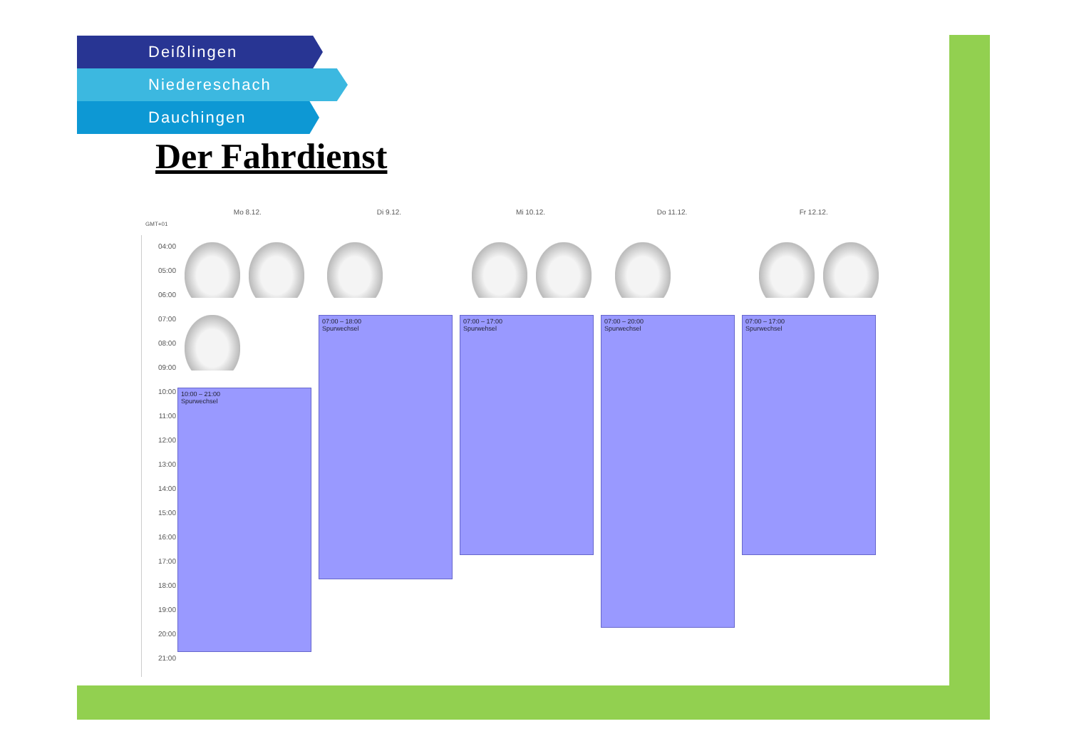Deißlingen
Niedereschach
Dauchingen
Der Fahrdienst
Mo 8.12. Di 9.12. Mi 10.12. Do 11.12. Fr 12.12.
GMT+01
04:00
05:00
06:00
07:00
08:00
09:00
10:00
11:00
12:00
13:00
14:00
15:00
16:00
17:00
18:00
19:00
20:00
21:00
10:00 – 21:00
Spurwechsel
07:00 – 18:00
Spurwechsel
07:00 – 17:00
Spurwehsel
07:00 – 20:00
Spurwechsel
07:00 – 17:00
Spurwechsel